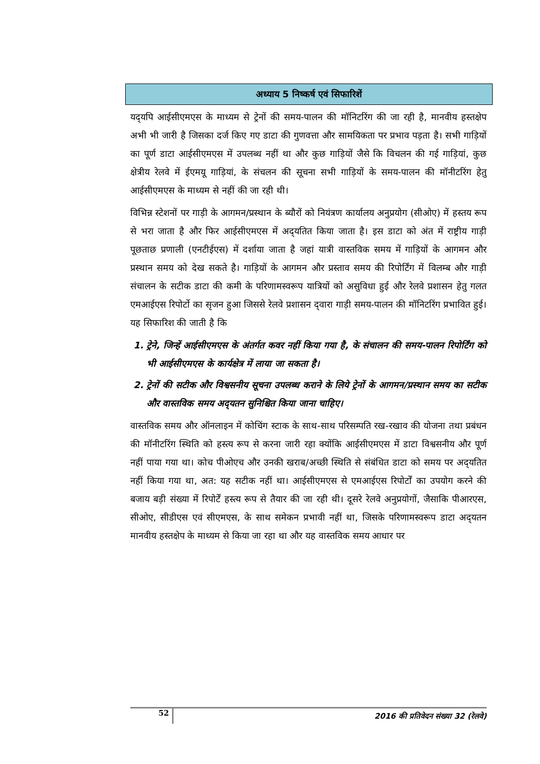अध्याय 5 निष्कर्ष एवं सिफारिशें
यद्‌यपि आईसीएमएस के माध्यम से ट्रेनों की समय-पालन की मॉनिटरिंग की जा रही है, मानवीय हस्तक्षेप अभी भी जारी है जिसका दर्ज किए गए डाटा की गुणवत्ता और सामयिकता पर प्रभाव पड़ता है। सभी गाड़ियों का पूर्ण डाटा आईसीएमएस में उपलब्ध नहीं था और कुछ गाड़ियों जैसे कि विचलन की गई गाड़ियां, कुछ क्षेत्रीय रेलवे में ईएमयू गाड़ियां, के संचलन की सूचना सभी गाड़ियों के समय-पालन की मॉनीटरिंग हेतु आईसीएमएस के माध्यम से नहीं की जा रही थी।
विभिन्न स्टेशनों पर गाड़ी के आगमन/प्रस्थान के ब्यौरों को नियंत्रण कार्यालय अनुप्रयोग (सीओए) में हस्तय रूप से भरा जाता है और फिर आईसीएमएस में अद्‌यतित किया जाता है। इस डाटा को अंत में राष्ट्रीय गाड़ी पूछताछ प्रणाली (एनटीईएस) में दर्शाया जाता है जहां यात्री वास्तविक समय में गाड़ियों के आगमन और प्रस्थान समय को देख सकते है। गाड़ियों के आगमन और प्रस्ताव समय की रिपोर्टिंग में विलम्ब और गाड़ी संचालन के सटीक डाटा की कमी के परिणामस्वरूप यात्रियों को असुविधा हुई और रेलवे प्रशासन हेतु गलत एमआईएस रिपोर्टो का सृजन हुआ जिससे रेलवे प्रशासन द्‌वारा गाड़ी समय-पालन की मॉनिटरिंग प्रभावित हुई। यह सिफारिश की जाती है कि
1. ट्रेने, जिन्हें आईसीएमएस के अंतर्गत कवर नहीं किया गया है, के संचालन की समय-पालन रिपोर्टिंग को भी आईसीएमएस के कार्यक्षेत्र में लाया जा सकता है।
2. ट्रेनों की सटीक और विश्वसनीय सूचना उपलब्ध कराने के लिये ट्रेनों के आगमन/प्रस्थान समय का सटीक और वास्तविक समय अद्‌यतन सुनिश्चित किया जाना चाहिए।
वास्तविक समय और ऑनलाइन में कोचिंग स्टाक के साथ-साथ परिसम्पति रख-रखाव की योजना तथा प्रबंधन की मॉनीटरिंग स्थिति को हस्त्य रूप से करना जारी रहा क्योंकि आईसीएमएस में डाटा विश्वसनीय और पूर्ण नहीं पाया गया था। कोच पीओएच और उनकी खराब/अच्छी स्थिति से संबंधित डाटा को समय पर अद्‌यतित नहीं किया गया था, अत: यह सटीक नहीं था। आईसीएमएस से एमआईएस रिपोर्टों का उपयोग करने की बजाय बड़ी संख्या में रिपोर्टें हस्त्य रूप से तैयार की जा रही थी। दूसरे रेलवे अनुप्रयोगों, जैसाकि पीआरएस, सीओए, सीडीएस एवं सीएमएस, के साथ समेकन प्रभावी नहीं था, जिसके परिणामस्वरूप डाटा अद्‌यतन मानवीय हस्तक्षेप के माध्यम से किया जा रहा था और यह वास्तविक समय आधार पर
52 2016 की प्रतिवेदन संख्या 32 (रेलवे)